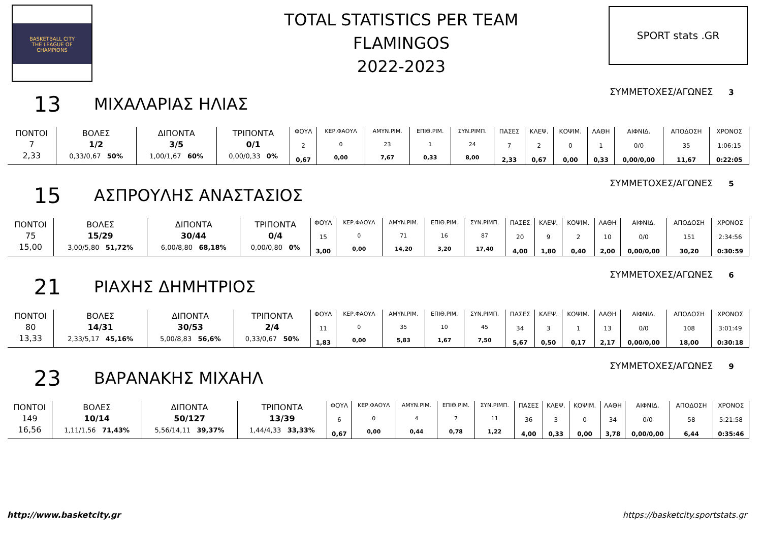BASKETBALL CITY
THE LEAGUE OF
CHAMPIONS
TOTAL STATISTICS PER TEAM
FLAMINGOS
2022-2023
SPORT stats .GR
13 ΜΙΧΑΛΑΡΙΑΣ ΗΛΙΑΣ ΣΥΜΜΕΤΟΧΕΣ/ΑΓΩΝΕΣ 3
| ΠΟΝΤΟΙ 7 2,33 | ΒΟΛΕΣ 1/2 0,33/0,67 50% | ΔΙΠΟΝΤΑ 3/5 1,00/1,67 60% | ΤΡΙΠΟΝΤΑ 0/1 0,00/0,33 0% | ΦΟΥΛ 2 0,67 | ΚΕΡ.ΦΑΟΥΛ 0 0,00 | ΑΜΥΝ.ΡΙΜ. 23 7,67 | ΕΠΙΘ.ΡΙΜ. 1 0,33 | ΣΥΝ.ΡΙΜΠ. 24 8,00 | ΠΑΣΕΣ 7 2,33 | ΚΛΕΨ. 2 0,67 | ΚΟΨΙΜ. 0 0,00 | ΛΑΘΗ 1 0,33 | ΑΙΦΝΙΔ. 0/0 0,00/0,00 | ΑΠΟΔΟΣΗ 35 11,67 | ΧΡΟΝΟΣ 1:06:15 0:22:05 |
15 ΑΣΠΡΟΥΛΗΣ ΑΝΑΣΤΑΣΙΟΣ ΣΥΜΜΕΤΟΧΕΣ/ΑΓΩΝΕΣ 5
| ΠΟΝΤΟΙ 75 15,00 | ΒΟΛΕΣ 15/29 3,00/5,80 51,72% | ΔΙΠΟΝΤΑ 30/44 6,00/8,80 68,18% | ΤΡΙΠΟΝΤΑ 0/4 0,00/0,80 0% | ΦΟΥΛ 15 3,00 | ΚΕΡ.ΦΑΟΥΛ 0 0,00 | ΑΜΥΝ.ΡΙΜ. 71 14,20 | ΕΠΙΘ.ΡΙΜ. 16 3,20 | ΣΥΝ.ΡΙΜΠ. 87 17,40 | ΠΑΣΕΣ 20 4,00 | ΚΛΕΨ. 9 1,80 | ΚΟΨΙΜ. 2 0,40 | ΛΑΘΗ 10 2,00 | ΑΙΦΝΙΔ. 0/0 0,00/0,00 | ΑΠΟΔΟΣΗ 151 30,20 | ΧΡΟΝΟΣ 2:34:56 0:30:59 |
21 ΡΙΑΧΗΣ ΔΗΜΗΤΡΙΟΣ ΣΥΜΜΕΤΟΧΕΣ/ΑΓΩΝΕΣ 6
| ΠΟΝΤΟΙ 80 13,33 | ΒΟΛΕΣ 14/31 2,33/5,17 45,16% | ΔΙΠΟΝΤΑ 30/53 5,00/8,83 56,6% | ΤΡΙΠΟΝΤΑ 2/4 0,33/0,67 50% | ΦΟΥΛ 11 1,83 | ΚΕΡ.ΦΑΟΥΛ 0 0,00 | ΑΜΥΝ.ΡΙΜ. 35 5,83 | ΕΠΙΘ.ΡΙΜ. 10 1,67 | ΣΥΝ.ΡΙΜΠ. 45 7,50 | ΠΑΣΕΣ 34 5,67 | ΚΛΕΨ. 3 0,50 | ΚΟΨΙΜ. 1 0,17 | ΛΑΘΗ 13 2,17 | ΑΙΦΝΙΔ. 0/0 0,00/0,00 | ΑΠΟΔΟΣΗ 108 18,00 | ΧΡΟΝΟΣ 3:01:49 0:30:18 |
23 ΒΑΡΑΝΑΚΗΣ ΜΙΧΑΗΛ ΣΥΜΜΕΤΟΧΕΣ/ΑΓΩΝΕΣ 9
| ΠΟΝΤΟΙ 149 16,56 | ΒΟΛΕΣ 10/14 1,11/1,56 71,43% | ΔΙΠΟΝΤΑ 50/127 5,56/14,11 39,37% | ΤΡΙΠΟΝΤΑ 13/39 1,44/4,33 33,33% | ΦΟΥΛ 6 0,67 | ΚΕΡ.ΦΑΟΥΛ 0 0,00 | ΑΜΥΝ.ΡΙΜ. 4 0,44 | ΕΠΙΘ.ΡΙΜ. 7 0,78 | ΣΥΝ.ΡΙΜΠ. 11 1,22 | ΠΑΣΕΣ 36 4,00 | ΚΛΕΨ. 3 0,33 | ΚΟΨΙΜ. 0 0,00 | ΛΑΘΗ 34 3,78 | ΑΙΦΝΙΔ. 0/0 0,00/0,00 | ΑΠΟΔΟΣΗ 58 6,44 | ΧΡΟΝΟΣ 5:21:58 0:35:46 |
http://www.basketcity.gr
https://basketcity.sportstats.gr